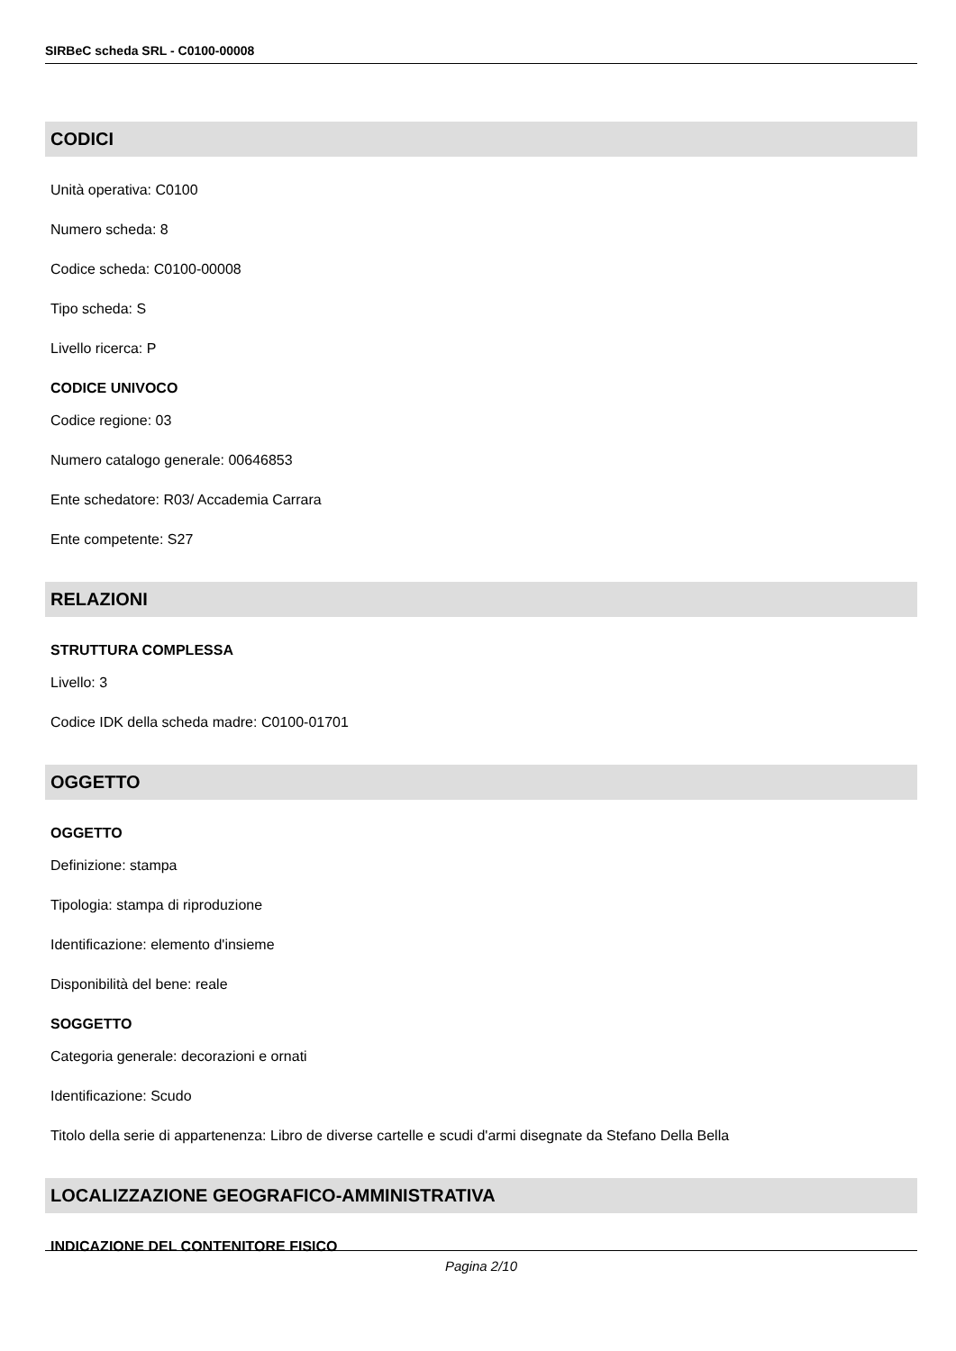SIRBeC scheda SRL - C0100-00008
CODICI
Unità operativa: C0100
Numero scheda: 8
Codice scheda: C0100-00008
Tipo scheda: S
Livello ricerca: P
CODICE UNIVOCO
Codice regione: 03
Numero catalogo generale: 00646853
Ente schedatore: R03/ Accademia Carrara
Ente competente: S27
RELAZIONI
STRUTTURA COMPLESSA
Livello: 3
Codice IDK della scheda madre: C0100-01701
OGGETTO
OGGETTO
Definizione: stampa
Tipologia: stampa di riproduzione
Identificazione: elemento d'insieme
Disponibilità del bene: reale
SOGGETTO
Categoria generale: decorazioni e ornati
Identificazione: Scudo
Titolo della serie di appartenenza: Libro de diverse cartelle e scudi d'armi disegnate da Stefano Della Bella
LOCALIZZAZIONE GEOGRAFICO-AMMINISTRATIVA
INDICAZIONE DEL CONTENITORE FISICO
Pagina 2/10